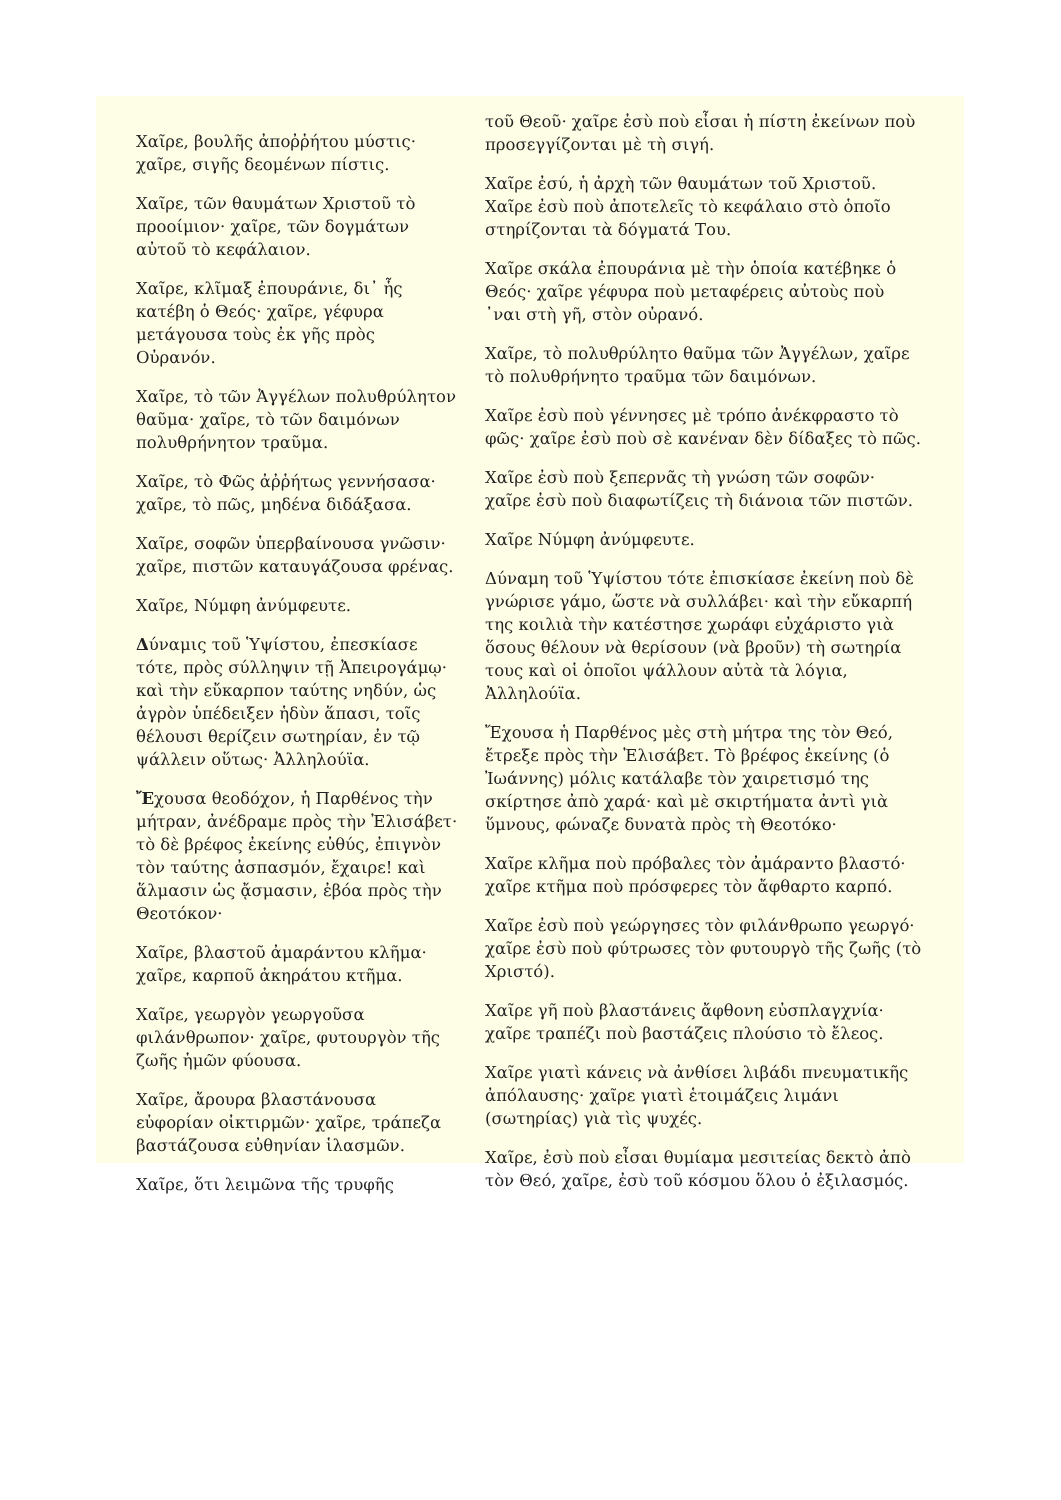Χαῖρε, βουλῆς ἀποῤῥήτου μύστις· χαῖρε, σιγῆς δεομένων πίστις.
Χαῖρε, τῶν θαυμάτων Χριστοῦ τὸ προοίμιον· χαῖρε, τῶν δογμάτων αὐτοῦ τὸ κεφάλαιον.
Χαῖρε, κλῖμαξ ἐπουράνιε, δι᾽ ἧς κατέβη ὁ Θεός· χαῖρε, γέφυρα μετάγουσα τοὺς ἐκ γῆς πρὸς Οὐρανόν.
Χαῖρε, τὸ τῶν Ἀγγέλων πολυθρύλητον θαῦμα· χαῖρε, τὸ τῶν δαιμόνων πολυθρήνητον τραῦμα.
Χαῖρε, τὸ Φῶς ἀῤῥήτως γεννήσασα· χαῖρε, τὸ πῶς, μηδένα διδάξασα.
Χαῖρε, σοφῶν ὑπερβαίνουσα γνῶσιν· χαῖρε, πιστῶν καταυγάζουσα φρένας.
Χαῖρε, Νύμφη ἀνύμφευτε.
Δύναμις τοῦ Ὑψίστου, ἐπεσκίασε τότε, πρὸς σύλληψιν τῇ Ἀπειρογάμῳ· καὶ τὴν εὔκαρπον ταύτης νηδύν, ὡς ἀγρὸν ὑπέδειξεν ἡδὺν ἅπασι, τοῖς θέλουσι θερίζειν σωτηρίαν, ἐν τῷ ψάλλειν οὕτως· Ἀλληλούϊα.
Ἔχουσα θεοδόχον, ἡ Παρθένος τὴν μήτραν, ἀνέδραμε πρὸς τὴν Ἐλισάβετ· τὸ δὲ βρέφος ἐκείνης εὐθύς, ἐπιγνὸν τὸν ταύτης ἀσπασμόν, ἔχαιρε! καὶ ἅλμασιν ὡς ᾄσμασιν, ἐβόα πρὸς τὴν Θεοτόκον·
Χαῖρε, βλαστοῦ ἀμαράντου κλῆμα· χαῖρε, καρποῦ ἀκηράτου κτῆμα.
Χαῖρε, γεωργὸν γεωργοῦσα φιλάνθρωπον· χαῖρε, φυτουργὸν τῆς ζωῆς ἡμῶν φύουσα.
Χαῖρε, ἄρουρα βλαστάνουσα εὐφορίαν οἰκτιρμῶν· χαῖρε, τράπεζα βαστάζουσα εὐθηνίαν ἱλασμῶν.
Χαῖρε, ὅτι λειμῶνα τῆς τρυφῆς
τοῦ Θεοῦ· χαῖρε ἐσὺ ποὺ εἶσαι ἡ πίστη ἐκείνων ποὺ προσεγγίζονται μὲ τὴ σιγή.
Χαῖρε ἐσύ, ἡ ἀρχὴ τῶν θαυμάτων τοῦ Χριστοῦ. Χαῖρε ἐσὺ ποὺ ἀποτελεῖς τὸ κεφάλαιο στὸ ὁποῖο στηρίζονται τὰ δόγματά Του.
Χαῖρε σκάλα ἐπουράνια μὲ τὴν ὁποία κατέβηκε ὁ Θεός· χαῖρε γέφυρα ποὺ μεταφέρεις αὐτοὺς ποὺ ᾽ναι στὴ γῆ, στὸν οὐρανό.
Χαῖρε, τὸ πολυθρύλητο θαῦμα τῶν Ἀγγέλων, χαῖρε τὸ πολυθρήνητο τραῦμα τῶν δαιμόνων.
Χαῖρε ἐσὺ ποὺ γέννησες μὲ τρόπο ἀνέκφραστο τὸ φῶς· χαῖρε ἐσὺ ποὺ σὲ κανέναν δὲν δίδαξες τὸ πῶς.
Χαῖρε ἐσὺ ποὺ ξεπερνᾶς τὴ γνώση τῶν σοφῶν· χαῖρε ἐσὺ ποὺ διαφωτίζεις τὴ διάνοια τῶν πιστῶν.
Χαῖρε Νύμφη ἀνύμφευτε.
Δύναμη τοῦ Ὑψίστου τότε ἐπισκίασε ἐκείνη ποὺ δὲ γνώρισε γάμο, ὥστε νὰ συλλάβει· καὶ τὴν εὔκαρπή της κοιλιὰ τὴν κατέστησε χωράφι εὐχάριστο γιὰ ὅσους θέλουν νὰ θερίσουν (νὰ βροῦν) τὴ σωτηρία τους καὶ οἱ ὁποῖοι ψάλλουν αὐτὰ τὰ λόγια, Ἀλληλούϊα.
Ἔχουσα ἡ Παρθένος μὲς στὴ μήτρα της τὸν Θεό, ἔτρεξε πρὸς τὴν Ἐλισάβετ. Τὸ βρέφος ἐκείνης (ὁ Ἰωάννης) μόλις κατάλαβε τὸν χαιρετισμό της σκίρτησε ἀπὸ χαρά· καὶ μὲ σκιρτήματα ἀντὶ γιὰ ὕμνους, φώναζε δυνατὰ πρὸς τὴ Θεοτόκο·
Χαῖρε κλῆμα ποὺ πρόβαλες τὸν ἀμάραντο βλαστό· χαῖρε κτῆμα ποὺ πρόσφερες τὸν ἄφθαρτο καρπό.
Χαῖρε ἐσὺ ποὺ γεώργησες τὸν φιλάνθρωπο γεωργό· χαῖρε ἐσὺ ποὺ φύτρωσες τὸν φυτουργὸ τῆς ζωῆς (τὸ Χριστό).
Χαῖρε γῆ ποὺ βλαστάνεις ἄφθονη εὐσπλαγχνία· χαῖρε τραπέζι ποὺ βαστάζεις πλούσιο τὸ ἔλεος.
Χαῖρε γιατὶ κάνεις νὰ ἀνθίσει λιβάδι πνευματικῆς ἀπόλαυσης· χαῖρε γιατὶ ἑτοιμάζεις λιμάνι (σωτηρίας) γιὰ τὶς ψυχές.
Χαῖρε, ἐσὺ ποὺ εἶσαι θυμίαμα μεσιτείας δεκτὸ ἀπὸ τὸν Θεό, χαῖρε, ἐσὺ τοῦ κόσμου ὅλου ὁ ἐξιλασμός.